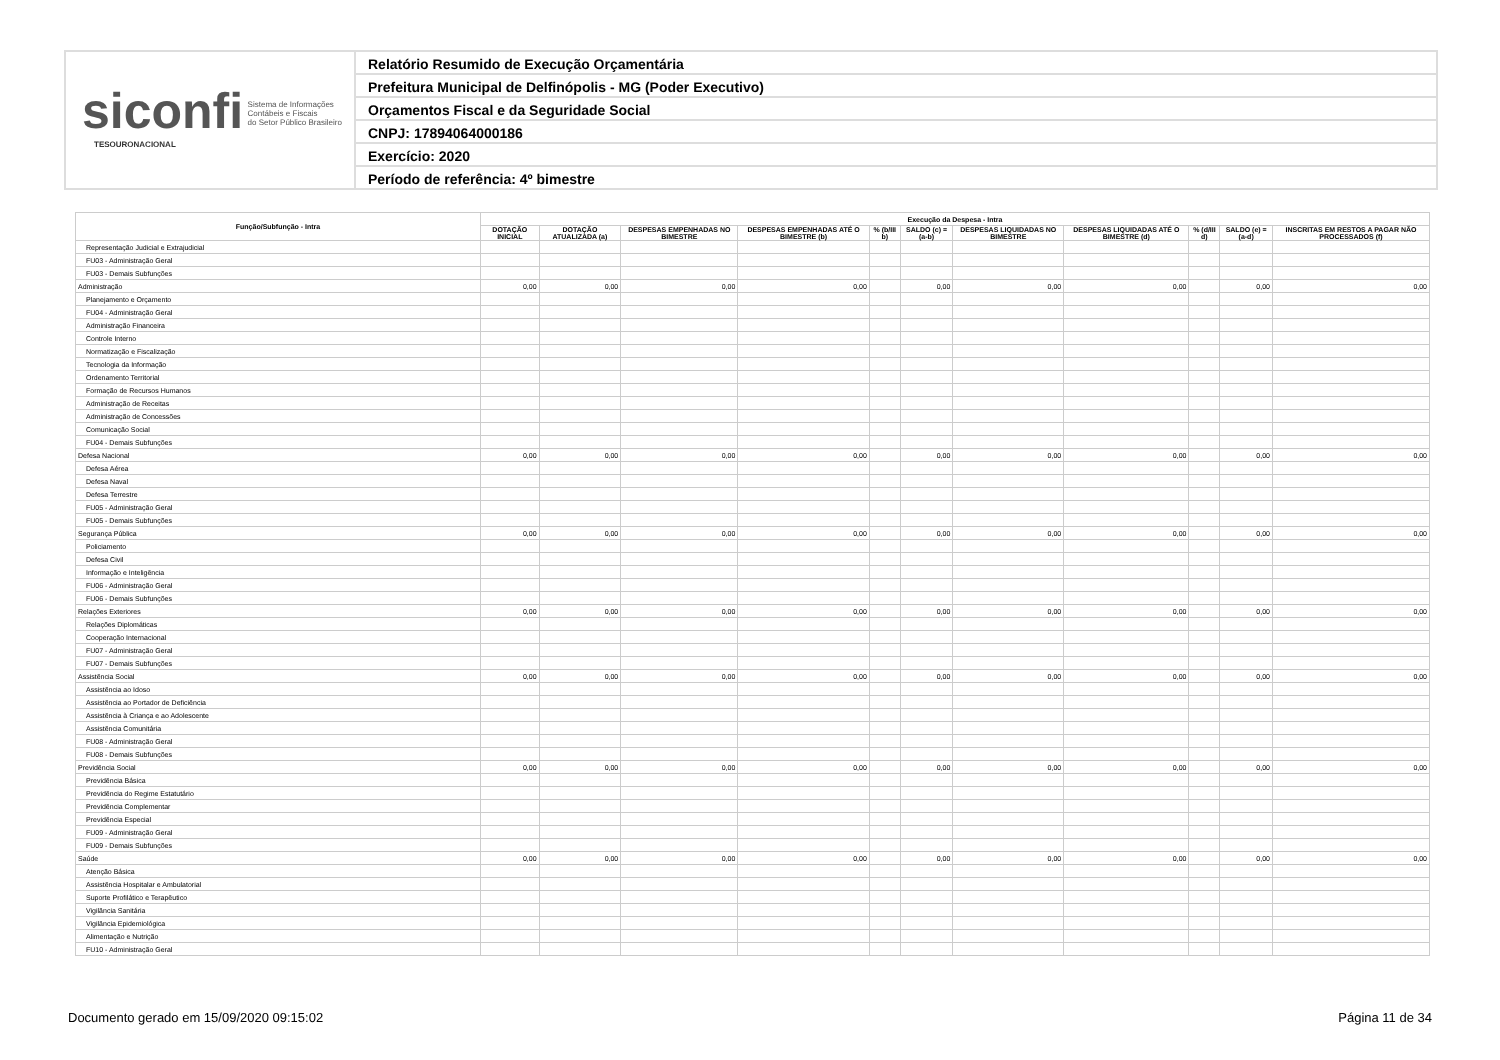siconfi Sistema de Informações
Contábeis e Fiscais
do Setor Público Brasileiro
TESOURONACIONAL
Relatório Resumido de Execução Orçamentária
Prefeitura Municipal de Delfinópolis - MG (Poder Executivo)
Orçamentos Fiscal e da Seguridade Social
CNPJ: 17894064000186
Exercício: 2020
Período de referência: 4º bimestre
| Função/Subfunção - Intra | Execução da Despesa - Intra | | | | | | | | | | |
| --- | --- | --- | --- | --- | --- | --- | --- | --- | --- | --- | --- |
| | DOTAÇÃO INICIAL | DOTAÇÃO ATUALIZADA (a) | DESPESAS EMPENHADAS NO BIMESTRE | DESPESAS EMPENHADAS ATÉ O BIMESTRE (b) | % (b/III b) | SALDO (c) = (a-b) | DESPESAS LIQUIDADAS NO BIMESTRE | DESPESAS LIQUIDADAS ATÉ O BIMESTRE (d) | % (d/III d) | SALDO (e) = (a-d) | INSCRITAS EM RESTOS A PAGAR NÃO PROCESSADOS (f) |
| Representação Judicial e Extrajudicial | | | | | | | | | | | |
| FU03 - Administração Geral | | | | | | | | | | | |
| FU03 - Demais Subfunções | | | | | | | | | | | |
| Administração | 0,00 | 0,00 | 0,00 | 0,00 | | 0,00 | 0,00 | 0,00 | | 0,00 | 0,00 |
| Planejamento e Orçamento | | | | | | | | | | | |
| FU04 - Administração Geral | | | | | | | | | | | |
| Administração Financeira | | | | | | | | | | | |
| Controle Interno | | | | | | | | | | | |
| Normatização e Fiscalização | | | | | | | | | | | |
| Tecnologia da Informação | | | | | | | | | | | |
| Ordenamento Territorial | | | | | | | | | | | |
| Formação de Recursos Humanos | | | | | | | | | | | |
| Administração de Receitas | | | | | | | | | | | |
| Administração de Concessões | | | | | | | | | | | |
| Comunicação Social | | | | | | | | | | | |
| FU04 - Demais Subfunções | | | | | | | | | | | |
| Defesa Nacional | 0,00 | 0,00 | 0,00 | 0,00 | | 0,00 | 0,00 | 0,00 | | 0,00 | 0,00 |
| Defesa Aérea | | | | | | | | | | | |
| Defesa Naval | | | | | | | | | | | |
| Defesa Terrestre | | | | | | | | | | | |
| FU05 - Administração Geral | | | | | | | | | | | |
| FU05 - Demais Subfunções | | | | | | | | | | | |
| Segurança Pública | 0,00 | 0,00 | 0,00 | 0,00 | | 0,00 | 0,00 | 0,00 | | 0,00 | 0,00 |
| Policiamento | | | | | | | | | | | |
| Defesa Civil | | | | | | | | | | | |
| Informação e Inteligência | | | | | | | | | | | |
| FU06 - Administração Geral | | | | | | | | | | | |
| FU06 - Demais Subfunções | | | | | | | | | | | |
| Relações Exteriores | 0,00 | 0,00 | 0,00 | 0,00 | | 0,00 | 0,00 | 0,00 | | 0,00 | 0,00 |
| Relações Diplomáticas | | | | | | | | | | | |
| Cooperação Internacional | | | | | | | | | | | |
| FU07 - Administração Geral | | | | | | | | | | | |
| FU07 - Demais Subfunções | | | | | | | | | | | |
| Assistência Social | 0,00 | 0,00 | 0,00 | 0,00 | | 0,00 | 0,00 | 0,00 | | 0,00 | 0,00 |
| Assistência ao Idoso | | | | | | | | | | | |
| Assistência ao Portador de Deficiência | | | | | | | | | | | |
| Assistência à Criança e ao Adolescente | | | | | | | | | | | |
| Assistência Comunitária | | | | | | | | | | | |
| FU08 - Administração Geral | | | | | | | | | | | |
| FU08 - Demais Subfunções | | | | | | | | | | | |
| Previdência Social | 0,00 | 0,00 | 0,00 | 0,00 | | 0,00 | 0,00 | 0,00 | | 0,00 | 0,00 |
| Previdência Básica | | | | | | | | | | | |
| Previdência do Regime Estatutário | | | | | | | | | | | |
| Previdência Complementar | | | | | | | | | | | |
| Previdência Especial | | | | | | | | | | | |
| FU09 - Administração Geral | | | | | | | | | | | |
| FU09 - Demais Subfunções | | | | | | | | | | | |
| Saúde | 0,00 | 0,00 | 0,00 | 0,00 | | 0,00 | 0,00 | 0,00 | | 0,00 | 0,00 |
| Atenção Básica | | | | | | | | | | | |
| Assistência Hospitalar e Ambulatorial | | | | | | | | | | | |
| Suporte Profilático e Terapêutico | | | | | | | | | | | |
| Vigilância Sanitária | | | | | | | | | | | |
| Vigilância Epidemiológica | | | | | | | | | | | |
| Alimentação e Nutrição | | | | | | | | | | | |
| FU10 - Administração Geral | | | | | | | | | | | |
Documento gerado em 15/09/2020 09:15:02 Página 11 de 34